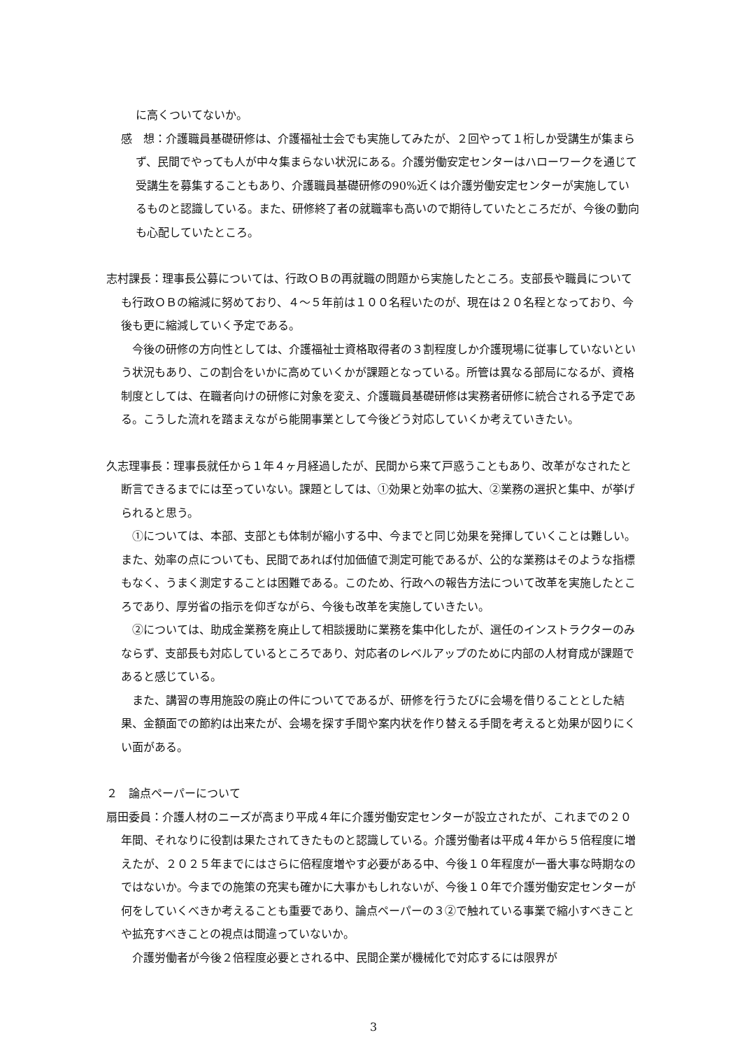に高くついてないか。
感　想：介護職員基礎研修は、介護福祉士会でも実施してみたが、２回やって１桁しか受講生が集まらず、民間でやっても人が中々集まらない状況にある。介護労働安定センターはハローワークを通じて受講生を募集することもあり、介護職員基礎研修の90%近くは介護労働安定センターが実施しているものと認識している。また、研修終了者の就職率も高いので期待していたところだが、今後の動向も心配していたところ。
志村課長：理事長公募については、行政ＯＢの再就職の問題から実施したところ。支部長や職員についても行政ＯＢの縮減に努めており、４～５年前は１００名程いたのが、現在は２０名程となっており、今後も更に縮減していく予定である。
今後の研修の方向性としては、介護福祉士資格取得者の３割程度しか介護現場に従事していないという状況もあり、この割合をいかに高めていくかが課題となっている。所管は異なる部局になるが、資格制度としては、在職者向けの研修に対象を変え、介護職員基礎研修は実務者研修に統合される予定である。こうした流れを踏まえながら能開事業として今後どう対応していくか考えていきたい。
久志理事長：理事長就任から１年４ヶ月経過したが、民間から来て戸惑うこともあり、改革がなされたと断言できるまでには至っていない。課題としては、①効果と効率の拡大、②業務の選択と集中、が挙げられると思う。
①については、本部、支部とも体制が縮小する中、今までと同じ効果を発揮していくことは難しい。また、効率の点についても、民間であれば付加価値で測定可能であるが、公的な業務はそのような指標もなく、うまく測定することは困難である。このため、行政への報告方法について改革を実施したところであり、厚労省の指示を仰ぎながら、今後も改革を実施していきたい。
②については、助成金業務を廃止して相談援助に業務を集中化したが、選任のインストラクターのみならず、支部長も対応しているところであり、対応者のレベルアップのために内部の人材育成が課題であると感じている。
また、講習の専用施設の廃止の件についてであるが、研修を行うたびに会場を借りることとした結果、金額面での節約は出来たが、会場を探す手間や案内状を作り替える手間を考えると効果が図りにくい面がある。
２　論点ペーパーについて
扇田委員：介護人材のニーズが高まり平成４年に介護労働安定センターが設立されたが、これまでの２０年間、それなりに役割は果たされてきたものと認識している。介護労働者は平成４年から５倍程度に増えたが、２０２５年までにはさらに倍程度増やす必要がある中、今後１０年程度が一番大事な時期なのではないか。今までの施策の充実も確かに大事かもしれないが、今後１０年で介護労働安定センターが何をしていくべきか考えることも重要であり、論点ペーパーの３②で触れている事業で縮小すべきことや拡充すべきことの視点は間違っていないか。
介護労働者が今後２倍程度必要とされる中、民間企業が機械化で対応するには限界が
3